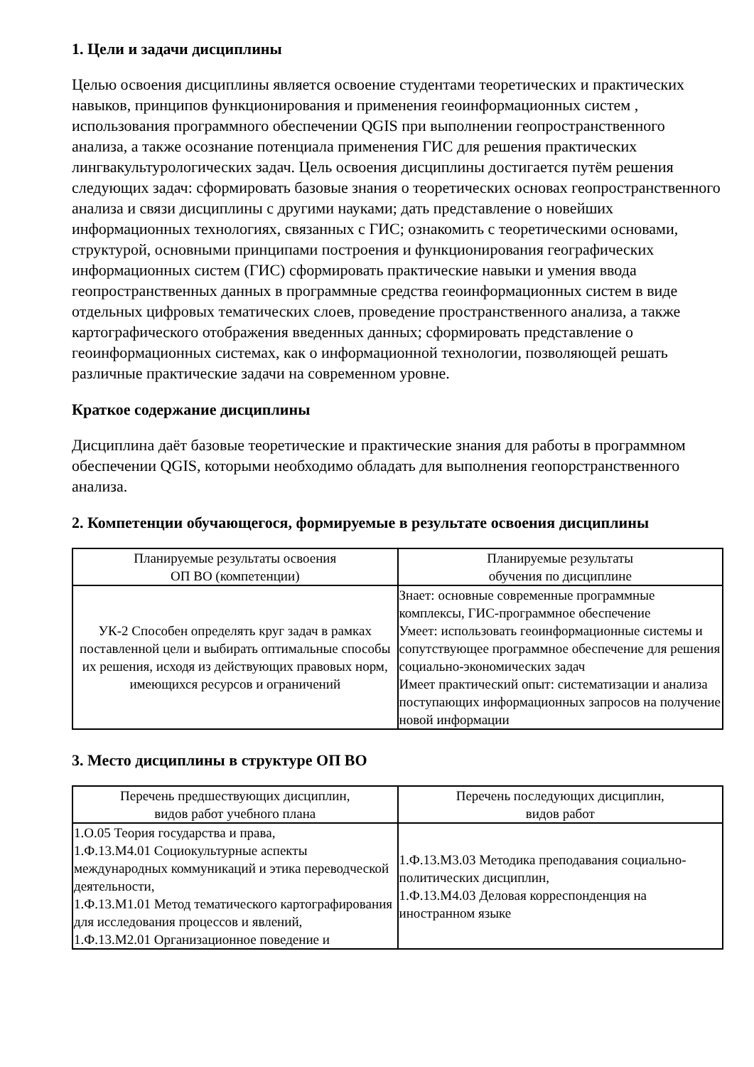1. Цели и задачи дисциплины
Целью освоения дисциплины является освоение студентами теоретических и практических навыков, принципов функционирования и применения геоинформационных систем , использования программного обеспечении QGIS при выполнении геопространственного анализа, а также осознание потенциала применения ГИС для решения практических лингвакультурологических задач. Цель освоения дисциплины достигается путём решения следующих задач: сформировать базовые знания о теоретических основах геопространственного анализа и связи дисциплины с другими науками; дать представление о новейших информационных технологиях, связанных с ГИС; ознакомить с теоретическими основами, структурой, основными принципами построения и функционирования географических информационных систем (ГИС) сформировать практические навыки и умения ввода геопространственных данных в программные средства геоинформационных систем в виде отдельных цифровых тематических слоев, проведение пространственного анализа, а также картографического отображения введенных данных; сформировать представление о геоинформационных системах, как о информационной технологии, позволяющей решать различные практические задачи на современном уровне.
Краткое содержание дисциплины
Дисциплина даёт базовые теоретические и практические знания для работы в программном обеспечении QGIS, которыми необходимо обладать для выполнения геопорстранственного анализа.
2. Компетенции обучающегося, формируемые в результате освоения дисциплины
| Планируемые результаты освоения ОП ВО (компетенции) | Планируемые результаты обучения по дисциплине |
| --- | --- |
| УК-2 Способен определять круг задач в рамках поставленной цели и выбирать оптимальные способы их решения, исходя из действующих правовых норм, имеющихся ресурсов и ограничений | Знает: основные современные программные комплексы, ГИС-программное обеспечение Умеет: использовать геоинформационные системы и сопутствующее программное обеспечение для решения социально-экономических задач Имеет практический опыт: систематизации и анализа поступающих информационных запросов на получение новой информации |
3. Место дисциплины в структуре ОП ВО
| Перечень предшествующих дисциплин, видов работ учебного плана | Перечень последующих дисциплин, видов работ |
| --- | --- |
| 1.О.05 Теория государства и права, 1.Ф.13.М4.01 Социокультурные аспекты международных коммуникаций и этика переводческой деятельности, 1.Ф.13.М1.01 Метод тематического картографирования для исследования процессов и явлений, 1.Ф.13.М2.01 Организационное поведение и | 1.Ф.13.М3.03 Методика преподавания социально-политических дисциплин, 1.Ф.13.М4.03 Деловая корреспонденция на иностранном языке |